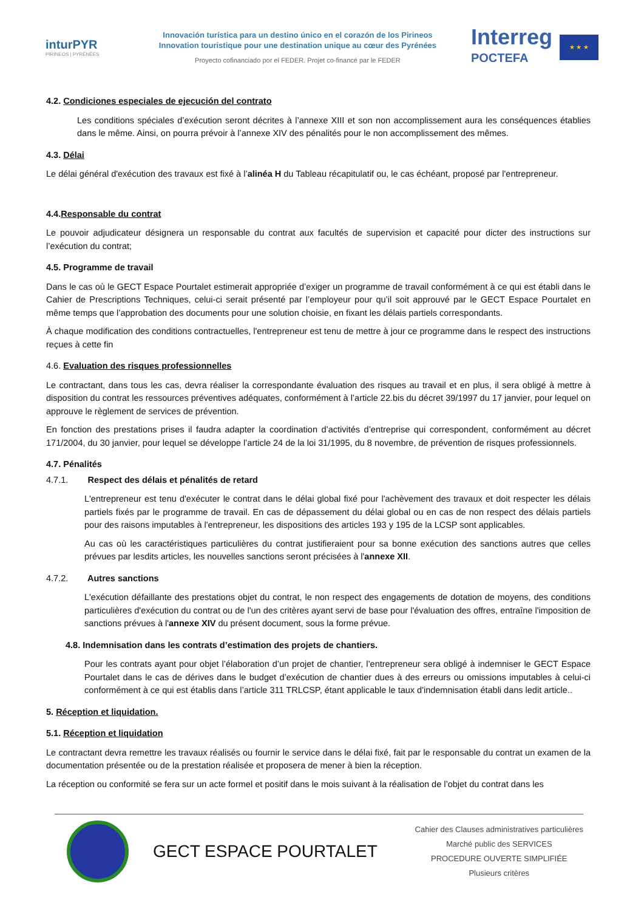inturPYR
PIRINEOS | PYRÉNÉES
Innovación turística para un destino único en el corazón de los Pirineos
Innovation touristique pour une destination unique au cœur des Pyrénées
Proyecto cofinanciado por el FEDER. Projet co-financé par le FEDER
Interreg
POCTEFA
★ ★ ★
4.2. Condiciones especiales de ejecución del contrato
Les conditions spéciales d’exécution seront décrites à l’annexe XIII et son non accomplissement aura les conséquences établies dans le même. Ainsi, on pourra prévoir à l’annexe XIV des pénalités pour le non accomplissement des mêmes.
4.3. Délai
Le délai général d'exécution des travaux est fixé à l’alinéa H du Tableau récapitulatif ou, le cas échéant, proposé par l'entrepreneur.
4.4.Responsable du contrat
Le pouvoir adjudicateur désignera un responsable du contrat aux facultés de supervision et capacité pour dicter des instructions sur l’exécution du contrat;
4.5. Programme de travail
Dans le cas où le GECT Espace Pourtalet estimerait appropriée d’exiger un programme de travail conformément à ce qui est établi dans le Cahier de Prescriptions Techniques, celui-ci serait présenté par l’employeur pour qu’il soit approuvé par le GECT Espace Pourtalet en même temps que l’approbation des documents pour une solution choisie, en fixant les délais partiels correspondants.
À chaque modification des conditions contractuelles, l'entrepreneur est tenu de mettre à jour ce programme dans le respect des instructions reçues à cette fin
4.6. Evaluation des risques professionnelles
Le contractant, dans tous les cas, devra réaliser la correspondante évaluation des risques au travail et en plus, il sera obligé à mettre à disposition du contrat les ressources préventives adéquates, conformément à l’article 22.bis du décret 39/1997 du 17 janvier, pour lequel on approuve le règlement de services de prévention.
En fonction des prestations prises il faudra adapter la coordination d’activités d’entreprise qui correspondent, conformément au décret 171/2004, du 30 janvier, pour lequel se développe l’article 24 de la loi 31/1995, du 8 novembre, de prévention de risques professionnels.
4.7. Pénalités
4.7.1. Respect des délais et pénalités de retard
L'entrepreneur est tenu d'exécuter le contrat dans le délai global fixé pour l'achèvement des travaux et doit respecter les délais partiels fixés par le programme de travail. En cas de dépassement du délai global ou en cas de non respect des délais partiels pour des raisons imputables à l'entrepreneur, les dispositions des articles 193 y 195 de la LCSP sont applicables.
Au cas où les caractéristiques particulières du contrat justifieraient pour sa bonne exécution des sanctions autres que celles prévues par lesdits articles, les nouvelles sanctions seront précisées à l'annexe XII.
4.7.2. Autres sanctions
L'exécution défaillante des prestations objet du contrat, le non respect des engagements de dotation de moyens, des conditions particulières d'exécution du contrat ou de l'un des critères ayant servi de base pour l'évaluation des offres, entraîne l'imposition de sanctions prévues à l'annexe XIV du présent document, sous la forme prévue.
4.8. Indemnisation dans les contrats d’estimation des projets de chantiers.
Pour les contrats ayant pour objet l’élaboration d’un projet de chantier, l’entrepreneur sera obligé à indemniser le GECT Espace Pourtalet dans le cas de dérives dans le budget d’exécution de chantier dues à des erreurs ou omissions imputables à celui-ci conformément à ce qui est établis dans l’article 311 TRLCSP, étant applicable le taux d'indemnisation établi dans ledit article..
5. Réception et liquidation.
5.1. Réception et liquidation
Le contractant devra remettre les travaux réalisés ou fournir le service dans le délai fixé, fait par le responsable du contrat un examen de la documentation présentée ou de la prestation réalisée et proposera de mener à bien la réception.
La réception ou conformité se fera sur un acte formel et positif dans le mois suivant à la réalisation de l’objet du contrat dans les
GECT ESPACE POURTALET
Cahier des Clauses administratives particulières
Marché public des SERVICES
PROCEDURE OUVERTE SIMPLIFIÉE
Plusieurs critères